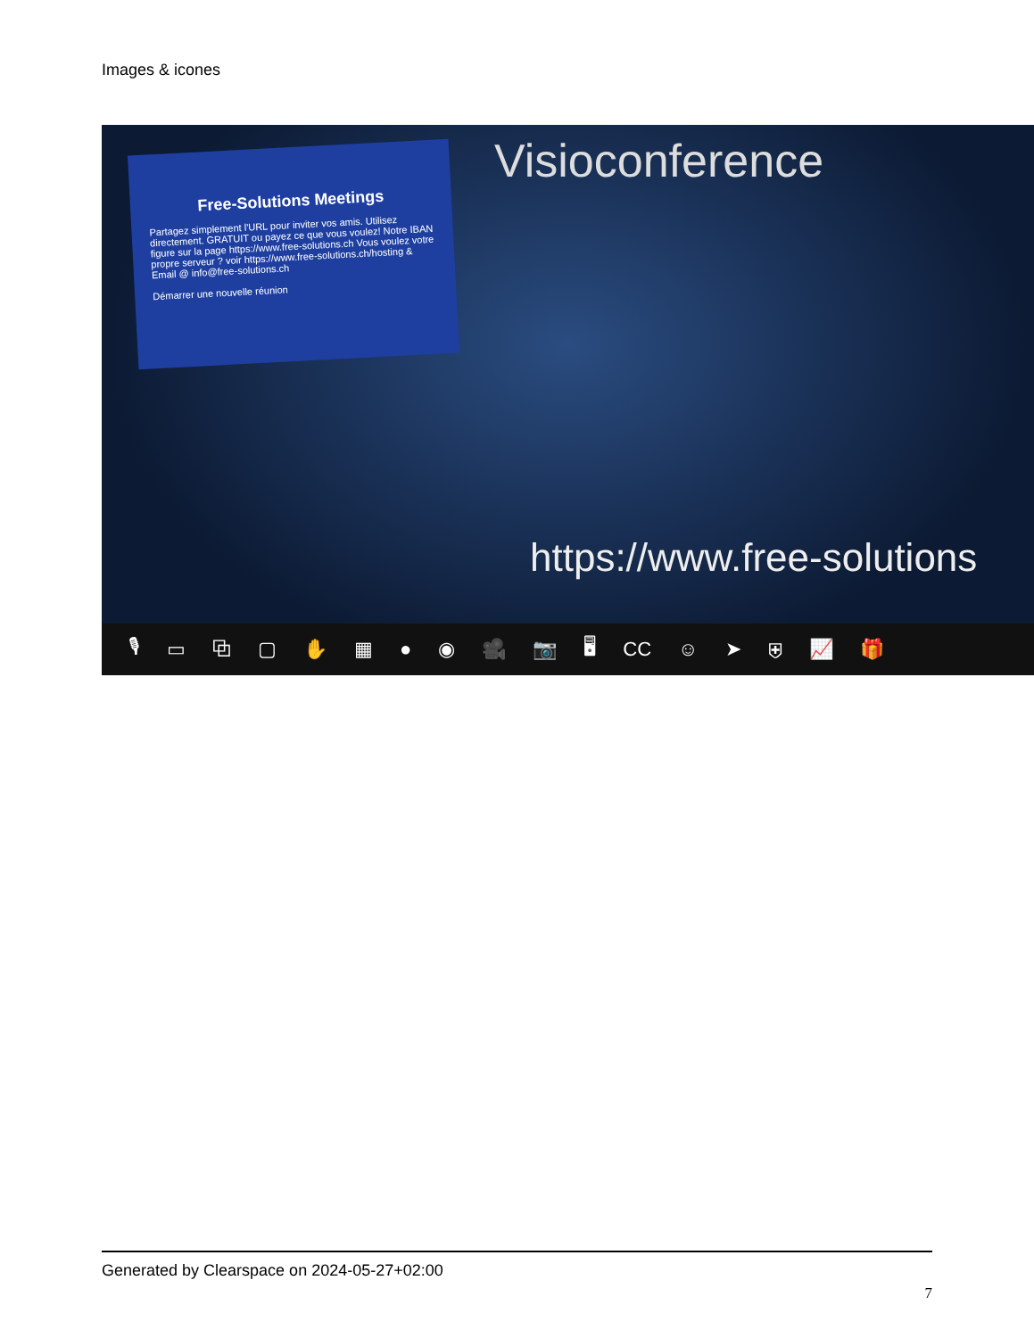Images & icones
Free-Solutions Meetings
Partagez simplement l'URL pour inviter vos amis. Utilisez directement. GRATUIT ou payez ce que vous voulez! Notre IBAN figure sur la page https://www.free-solutions.ch Vous voulez votre propre serveur ? voir https://www.free-solutions.ch/hosting & Email @ info@free-solutions.ch
Démarrer une nouvelle réunion
Visioconference
https://www.free-solutions
🎙 ▭ ⧉ ▢ ✋ ▦ ● ◉ 🎥 📷 🖥 CC ☺ ➤ ⛨ 📈 🎁
Generated by Clearspace on 2024-05-27+02:00
7